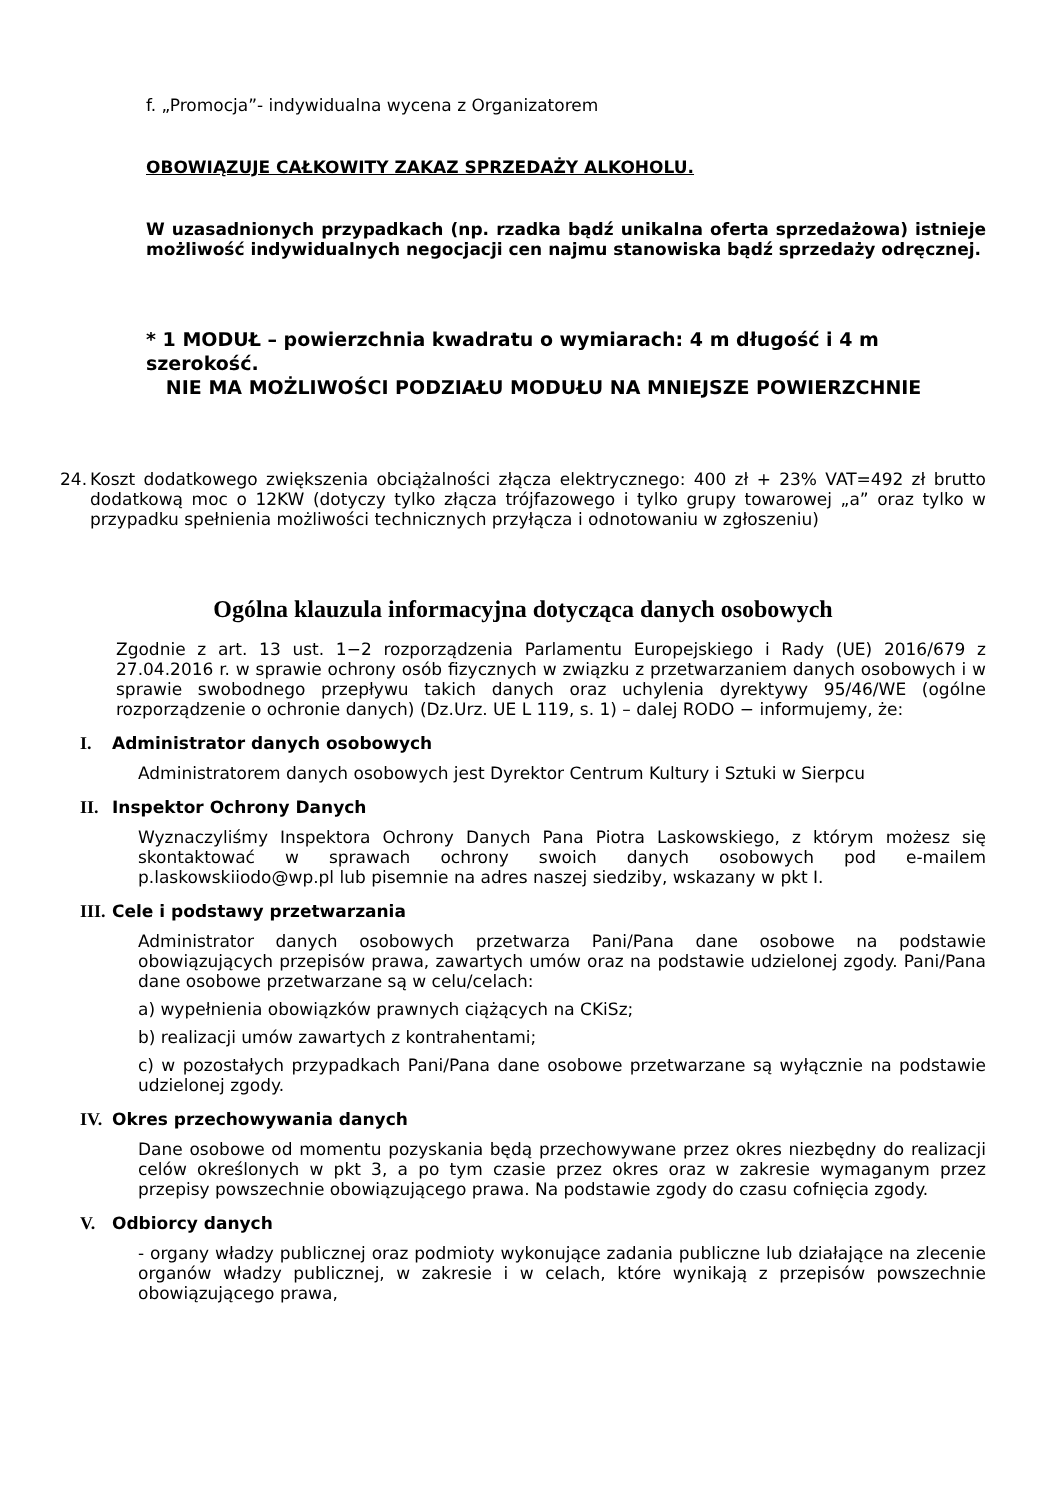f. „Promocja”- indywidualna wycena z Organizatorem
OBOWIĄZUJE CAŁKOWITY ZAKAZ SPRZEDAŻY ALKOHOLU.
W uzasadnionych przypadkach (np. rzadka bądź unikalna oferta sprzedażowa) istnieje możliwość indywidualnych negocjacji cen najmu stanowiska bądź sprzedaży odręcznej.
* 1 MODUŁ – powierzchnia kwadratu o wymiarach: 4 m długość i 4 m szerokość.
NIE MA MOŻLIWOŚCI PODZIAŁU MODUŁU NA MNIEJSZE POWIERZCHNIE
24.
Koszt dodatkowego zwiększenia obciążalności złącza elektrycznego: 400 zł + 23% VAT=492 zł brutto dodatkową moc o 12KW (dotyczy tylko złącza trójfazowego i tylko grupy towarowej „a” oraz tylko w przypadku spełnienia możliwości technicznych przyłącza i odnotowaniu w zgłoszeniu)
Ogólna klauzula informacyjna dotycząca danych osobowych
Zgodnie z art. 13 ust. 1−2 rozporządzenia Parlamentu Europejskiego i Rady (UE) 2016/679 z 27.04.2016 r. w sprawie ochrony osób fizycznych w związku z przetwarzaniem danych osobowych i w sprawie swobodnego przepływu takich danych oraz uchylenia dyrektywy 95/46/WE (ogólne rozporządzenie o ochronie danych) (Dz.Urz. UE L 119, s. 1) – dalej RODO − informujemy, że:
I. Administrator danych osobowych
Administratorem danych osobowych jest Dyrektor Centrum Kultury i Sztuki w Sierpcu
II. Inspektor Ochrony Danych
Wyznaczyliśmy Inspektora Ochrony Danych Pana Piotra Laskowskiego, z którym możesz się skontaktować w sprawach ochrony swoich danych osobowych pod e-mailem p.laskowskiiodo@wp.pl lub pisemnie na adres naszej siedziby, wskazany w pkt I.
III. Cele i podstawy przetwarzania
Administrator danych osobowych przetwarza Pani/Pana dane osobowe na podstawie obowiązujących przepisów prawa, zawartych umów oraz na podstawie udzielonej zgody. Pani/Pana dane osobowe przetwarzane są w celu/celach:
a) wypełnienia obowiązków prawnych ciążących na CKiSz;
b) realizacji umów zawartych z kontrahentami;
c) w pozostałych przypadkach Pani/Pana dane osobowe przetwarzane są wyłącznie na podstawie udzielonej zgody.
IV. Okres przechowywania danych
Dane osobowe od momentu pozyskania będą przechowywane przez okres niezbędny do realizacji celów określonych w pkt 3, a po tym czasie przez okres oraz w zakresie wymaganym przez przepisy powszechnie obowiązującego prawa. Na podstawie zgody do czasu cofnięcia zgody.
V. Odbiorcy danych
- organy władzy publicznej oraz podmioty wykonujące zadania publiczne lub działające na zlecenie organów władzy publicznej, w zakresie i w celach, które wynikają z przepisów powszechnie obowiązującego prawa,